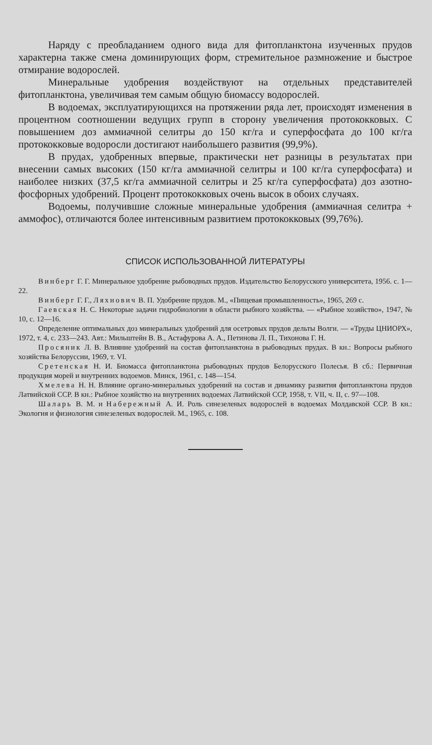Наряду с преобладанием одного вида для фитопланктона изученных прудов характерна также смена доминирующих форм, стремительное размножение и быстрое отмирание водорослей.
Минеральные удобрения воздействуют на отдельных представителей фитопланктона, увеличивая тем самым общую биомассу водорослей.
В водоемах, эксплуатирующихся на протяжении ряда лет, происходят изменения в процентном соотношении ведущих групп в сторону увеличения протококковых. С повышением доз аммиачной селитры до 150 кг/га и суперфосфата до 100 кг/га протококковые водоросли достигают наибольшего развития (99,9%).
В прудах, удобренных впервые, практически нет разницы в результатах при внесении самых высоких (150 кг/га аммиачной селитры и 100 кг/га суперфосфата) и наиболее низких (37,5 кг/га аммиачной селитры и 25 кг/га суперфосфата) доз азотно-фосфорных удобрений. Процент протококковых очень высок в обоих случаях.
Водоемы, получившие сложные минеральные удобрения (аммиачная селитра + аммофос), отличаются более интенсивным развитием протококковых (99,76%).
СПИСОК ИСПОЛЬЗОВАННОЙ ЛИТЕРАТУРЫ
Винберг Г. Г. Минеральное удобрение рыбоводных прудов. Издательство Белорусского университета, 1956. с. 1—22.
Винберг Г. Г., Ляхнович В. П. Удобрение прудов. М., «Пищевая промышленность», 1965, 269 с.
Гаевская Н. С. Некоторые задачи гидробиологии в области рыбного хозяйства. — «Рыбное хозяйство», 1947, № 10, с. 12—16.
Определение оптимальных доз минеральных удобрений для осетровых прудов дельты Волги. — «Труды ЦНИОРХ», 1972, т. 4, с. 233—243. Авт.: Мильштейн В. В., Астафурова А. А., Петинова Л. П., Тихонова Г. Н.
Просяник Л. В. Влияние удобрений на состав фитопланктона в рыбоводных прудах. В кн.: Вопросы рыбного хозяйства Белоруссии, 1969, т. VI.
Сретенская Н. И. Биомасса фитопланктона рыбоводных прудов Белорусского Полесья. В сб.: Первичная продукция морей и внутренних водоемов. Минск, 1961, с. 148—154.
Хмелева Н. Н. Влияние органо-минеральных удобрений на состав и динамику развития фитопланктона прудов Латвийской ССР. В кн.: Рыбное хозяйство на внутренних водоемах Латвийской ССР, 1958, т. VII, ч. II, с. 97—108.
Шаларь В. М. и Набережный А. И. Роль синезеленых водорослей в водоемах Молдавской ССР. В кн.: Экология и физиология синезеленых водорослей. М., 1965, с. 108.